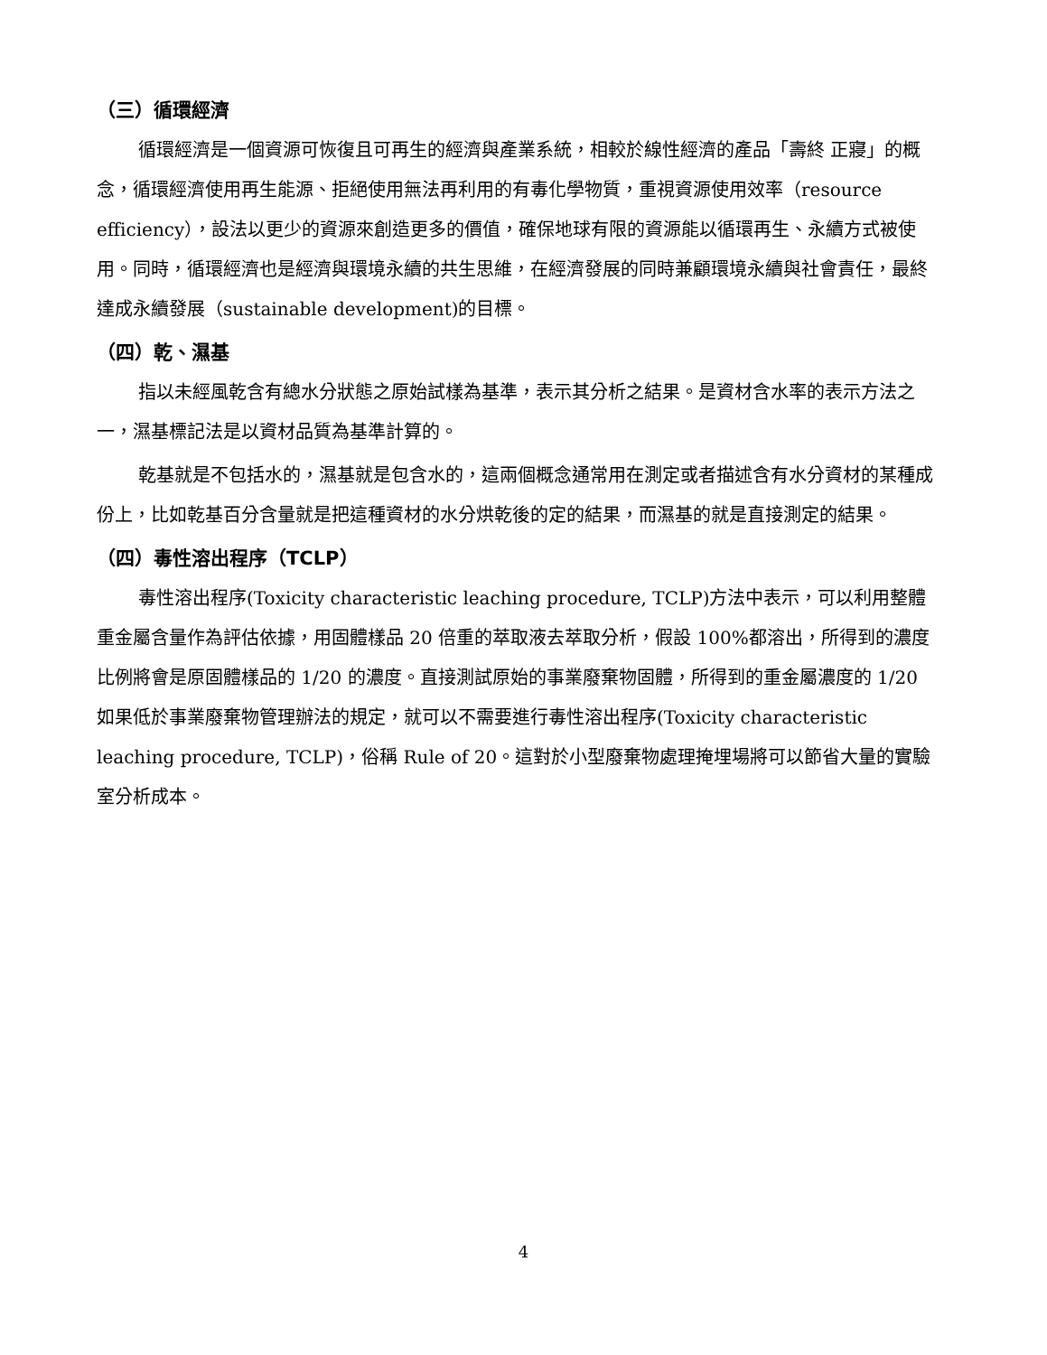（三）循環經濟
循環經濟是一個資源可恢復且可再生的經濟與產業系統，相較於線性經濟的產品「壽終 正寢」的概念，循環經濟使用再生能源、拒絕使用無法再利用的有毒化學物質，重視資源使用效率（resource efficiency），設法以更少的資源來創造更多的價值，確保地球有限的資源能以循環再生、永續方式被使用。同時，循環經濟也是經濟與環境永續的共生思維，在經濟發展的同時兼顧環境永續與社會責任，最終達成永續發展（sustainable development)的目標。
（四）乾、濕基
指以未經風乾含有總水分狀態之原始試樣為基準，表示其分析之結果。是資材含水率的表示方法之一，濕基標記法是以資材品質為基準計算的。
乾基就是不包括水的，濕基就是包含水的，這兩個概念通常用在測定或者描述含有水分資材的某種成份上，比如乾基百分含量就是把這種資材的水分烘乾後的定的結果，而濕基的就是直接測定的結果。
（四）毒性溶出程序（TCLP）
毒性溶出程序(Toxicity characteristic leaching procedure, TCLP)方法中表示，可以利用整體重金屬含量作為評估依據，用固體樣品 20 倍重的萃取液去萃取分析，假設 100%都溶出，所得到的濃度比例將會是原固體樣品的 1/20 的濃度。直接測試原始的事業廢棄物固體，所得到的重金屬濃度的 1/20 如果低於事業廢棄物管理辦法的規定，就可以不需要進行毒性溶出程序(Toxicity characteristic leaching procedure, TCLP)，俗稱 Rule of 20。這對於小型廢棄物處理掩埋場將可以節省大量的實驗室分析成本。
4